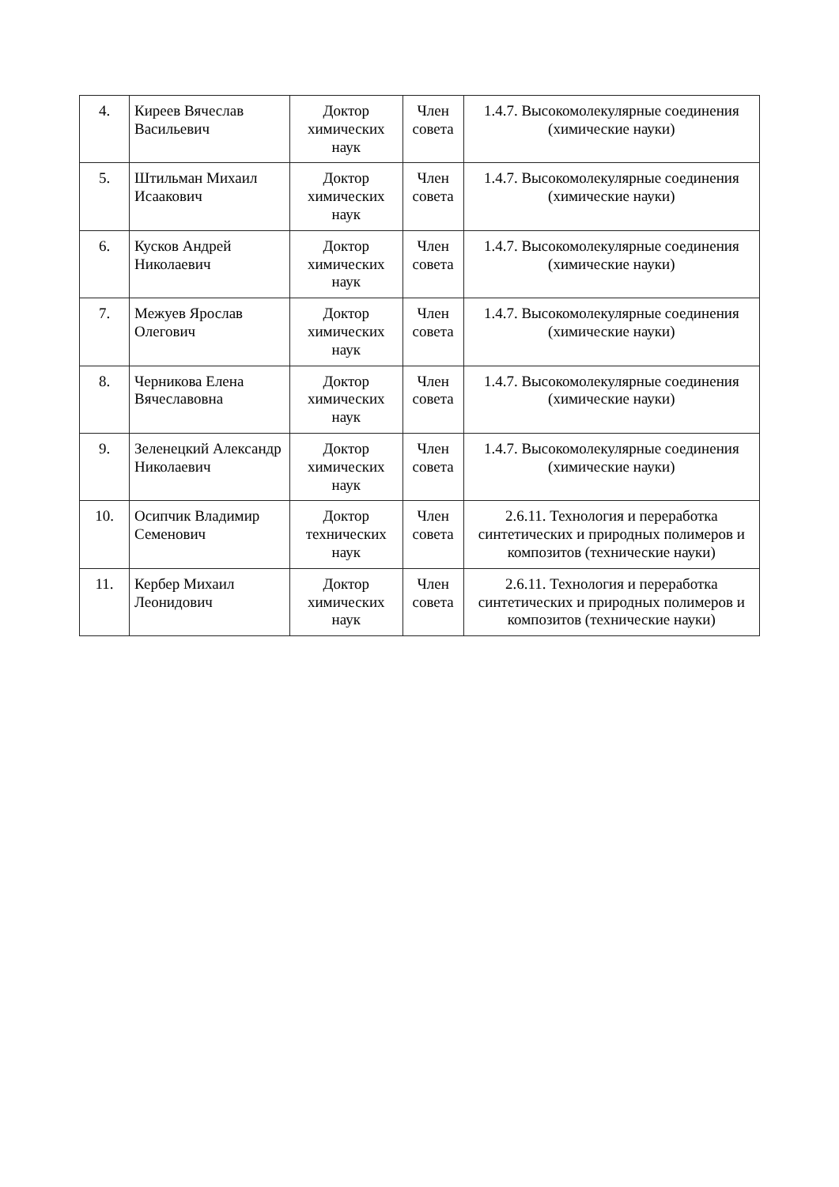| 4. | Киреев Вячеслав Васильевич | Доктор химических наук | Член совета | 1.4.7. Высокомолекулярные соединения (химические науки) |
| 5. | Штильман Михаил Исаакович | Доктор химических наук | Член совета | 1.4.7. Высокомолекулярные соединения (химические науки) |
| 6. | Кусков Андрей Николаевич | Доктор химических наук | Член совета | 1.4.7. Высокомолекулярные соединения (химические науки) |
| 7. | Межуев Ярослав Олегович | Доктор химических наук | Член совета | 1.4.7. Высокомолекулярные соединения (химические науки) |
| 8. | Черникова Елена Вячеславовна | Доктор химических наук | Член совета | 1.4.7. Высокомолекулярные соединения (химические науки) |
| 9. | Зеленецкий Александр Николаевич | Доктор химических наук | Член совета | 1.4.7. Высокомолекулярные соединения (химические науки) |
| 10. | Осипчик Владимир Семенович | Доктор технических наук | Член совета | 2.6.11. Технология и переработка синтетических и природных полимеров и композитов (технические науки) |
| 11. | Кербер Михаил Леонидович | Доктор химических наук | Член совета | 2.6.11. Технология и переработка синтетических и природных полимеров и композитов (технические науки) |